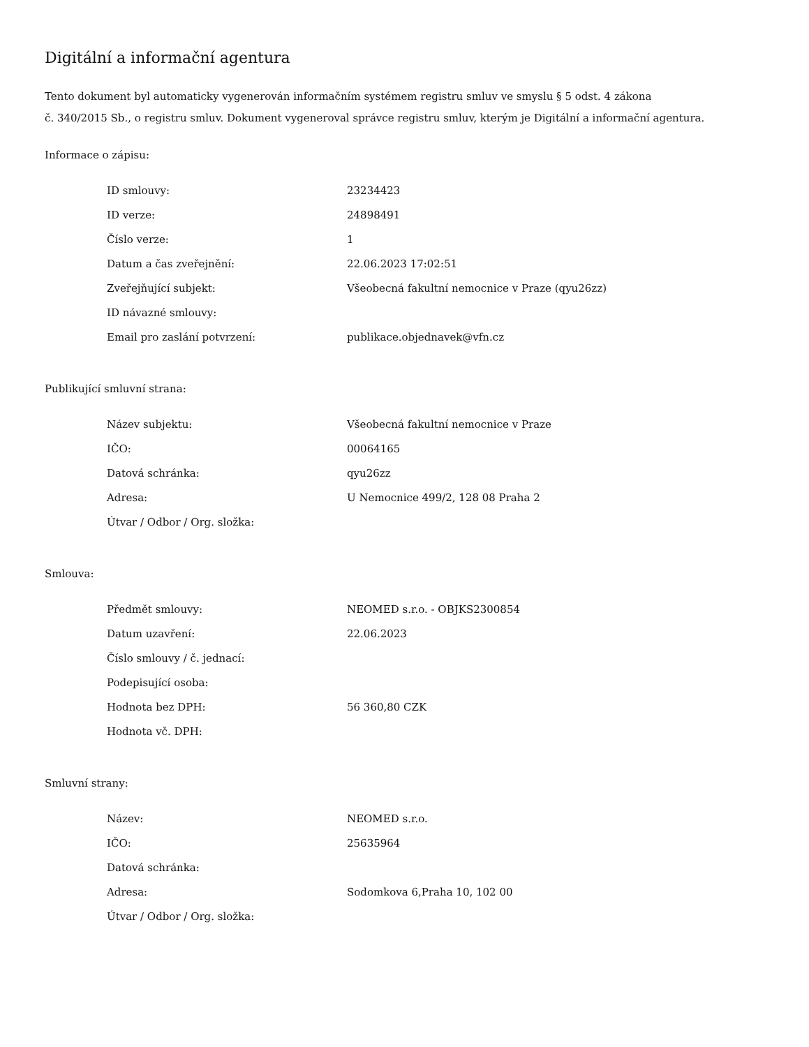Digitální a informační agentura
Tento dokument byl automaticky vygenerován informačním systémem registru smluv ve smyslu § 5 odst. 4 zákona
č. 340/2015 Sb., o registru smluv. Dokument vygeneroval správce registru smluv, kterým je Digitální a informační agentura.
Informace o zápisu:
| ID smlouvy: | 23234423 |
| ID verze: | 24898491 |
| Číslo verze: | 1 |
| Datum a čas zveřejnění: | 22.06.2023 17:02:51 |
| Zveřejňující subjekt: | Všeobecná fakultní nemocnice v Praze (qyu26zz) |
| ID návazné smlouvy: | |
| Email pro zaslání potvrzení: | publikace.objednavek@vfn.cz |
Publikující smluvní strana:
| Název subjektu: | Všeobecná fakultní nemocnice v Praze |
| IČO: | 00064165 |
| Datová schránka: | qyu26zz |
| Adresa: | U Nemocnice 499/2, 128 08 Praha 2 |
| Útvar / Odbor / Org. složka: | |
Smlouva:
| Předmět smlouvy: | NEOMED s.r.o. - OBJKS2300854 |
| Datum uzavření: | 22.06.2023 |
| Číslo smlouvy / č. jednací: | |
| Podepisující osoba: | |
| Hodnota bez DPH: | 56 360,80 CZK |
| Hodnota vč. DPH: | |
Smluvní strany:
| Název: | NEOMED s.r.o. |
| IČO: | 25635964 |
| Datová schránka: | |
| Adresa: | Sodomkova 6,Praha 10, 102 00 |
| Útvar / Odbor / Org. složka: | |